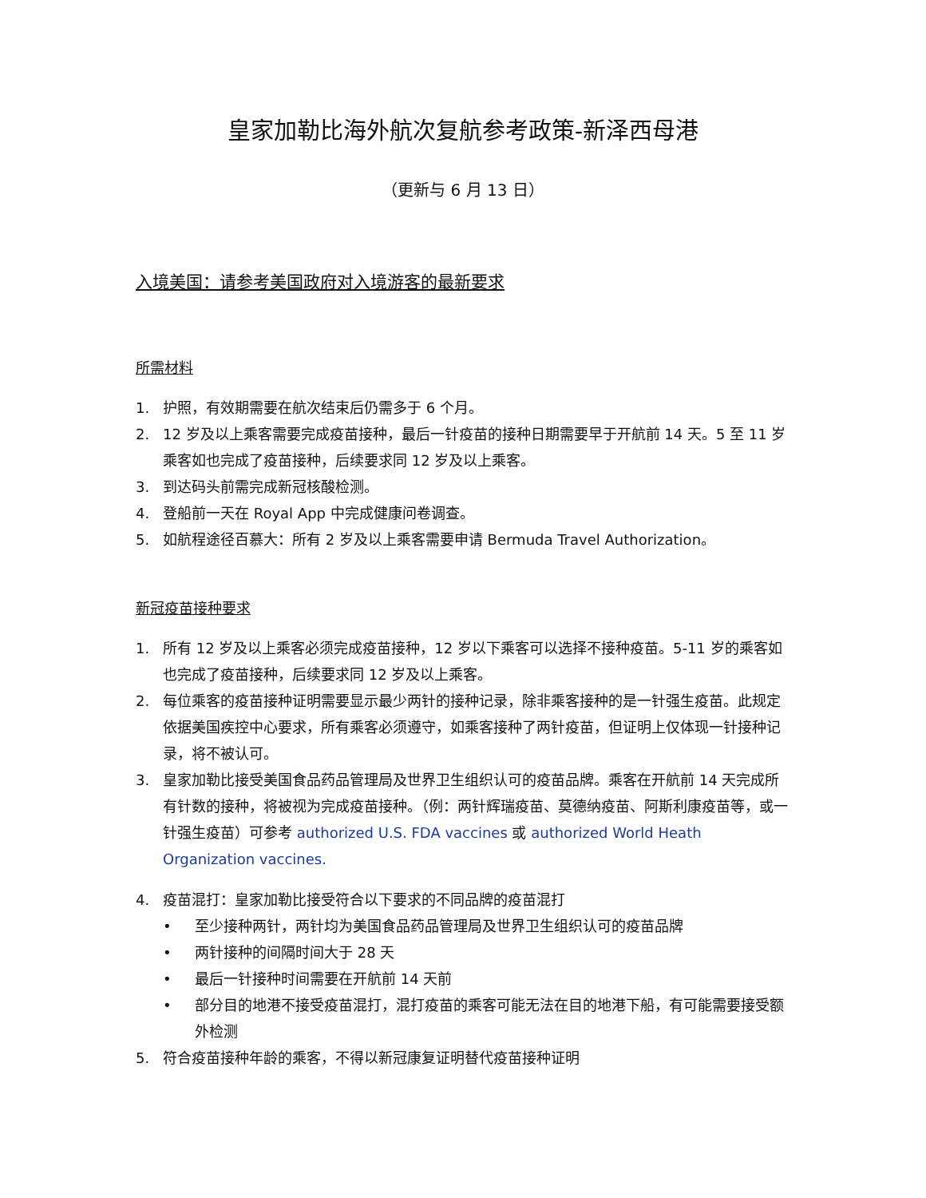皇家加勒比海外航次复航参考政策-新泽西母港
（更新与 6 月 13 日）
入境美国：请参考美国政府对入境游客的最新要求
所需材料
1. 护照，有效期需要在航次结束后仍需多于 6 个月。
2. 12 岁及以上乘客需要完成疫苗接种，最后一针疫苗的接种日期需要早于开航前 14 天。5 至 11 岁乘客如也完成了疫苗接种，后续要求同 12 岁及以上乘客。
3. 到达码头前需完成新冠核酸检测。
4. 登船前一天在 Royal App 中完成健康问卷调查。
5. 如航程途径百慕大：所有 2 岁及以上乘客需要申请 Bermuda Travel Authorization。
新冠疫苗接种要求
1. 所有 12 岁及以上乘客必须完成疫苗接种，12 岁以下乘客可以选择不接种疫苗。5-11 岁的乘客如也完成了疫苗接种，后续要求同 12 岁及以上乘客。
2. 每位乘客的疫苗接种证明需要显示最少两针的接种记录，除非乘客接种的是一针强生疫苗。此规定依据美国疾控中心要求，所有乘客必须遵守，如乘客接种了两针疫苗，但证明上仅体现一针接种记录，将不被认可。
3. 皇家加勒比接受美国食品药品管理局及世界卫生组织认可的疫苗品牌。乘客在开航前 14 天完成所有针数的接种，将被视为完成疫苗接种。（例：两针辉瑞疫苗、莫德纳疫苗、阿斯利康疫苗等，或一针强生疫苗）可参考 authorized U.S. FDA vaccines 或 authorized World Heath Organization vaccines.
4. 疫苗混打：皇家加勒比接受符合以下要求的不同品牌的疫苗混打
• 至少接种两针，两针均为美国食品药品管理局及世界卫生组织认可的疫苗品牌
• 两针接种的间隔时间大于 28 天
• 最后一针接种时间需要在开航前 14 天前
• 部分目的地港不接受疫苗混打，混打疫苗的乘客可能无法在目的地港下船，有可能需要接受额外检测
5. 符合疫苗接种年龄的乘客，不得以新冠康复证明替代疫苗接种证明